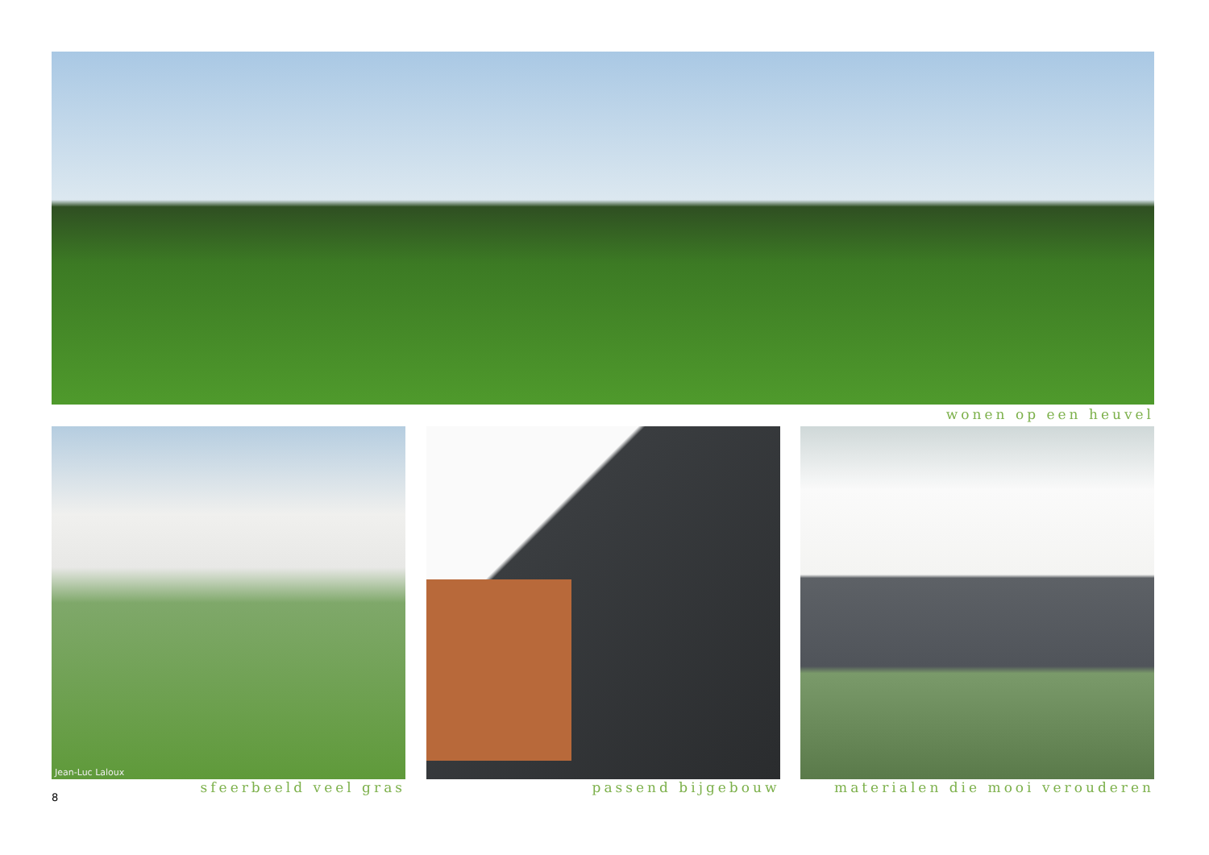wonen op een heuvel
Jean-Luc Laloux
sfeerbeeld veel gras
passend bijgebouw materialen die mooi verouderen
8